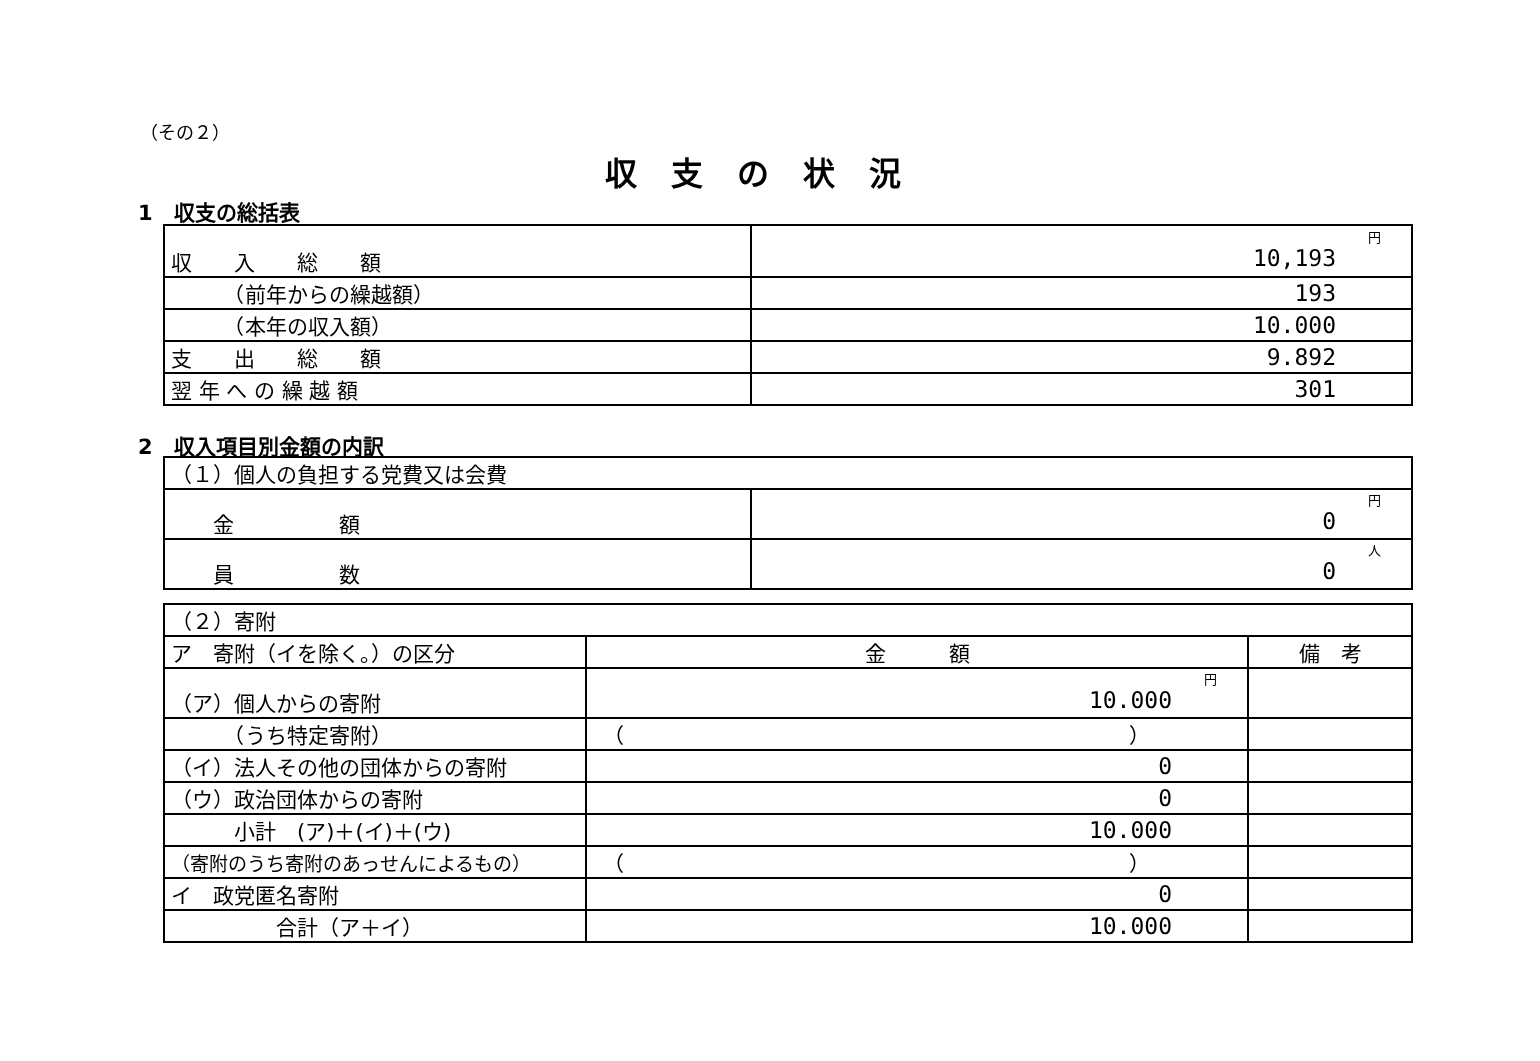（その２）
収支の状況
1　収支の総括表
| 収 入 総 額 | 円 10,193 |
| （前年からの繰越額） | 193 |
| （本年の収入額） | 10.000 |
| 支 出 総 額 | 9.892 |
| 翌 年 へ の 繰 越 額 | 301 |
2　収入項目別金額の内訳
| （１）個人の負担する党費又は会費 | |
| 金 額 | 円 0 |
| 員 数 | 人 0 |
| （２）寄附 | | |
| ア 寄附（イを除く。）の区分 | 金 額 | 備 考 |
| （ア）個人からの寄附 | 円 10.000 | |
| （うち特定寄附） | （ ） | |
| （イ）法人その他の団体からの寄附 | 0 | |
| （ウ）政治団体からの寄附 | 0 | |
| 小計 (ア)＋(イ)＋(ウ) | 10.000 | |
| （寄附のうち寄附のあっせんによるもの） | （ ） | |
| イ 政党匿名寄附 | 0 | |
| 合計（ア＋イ） | 10.000 | |